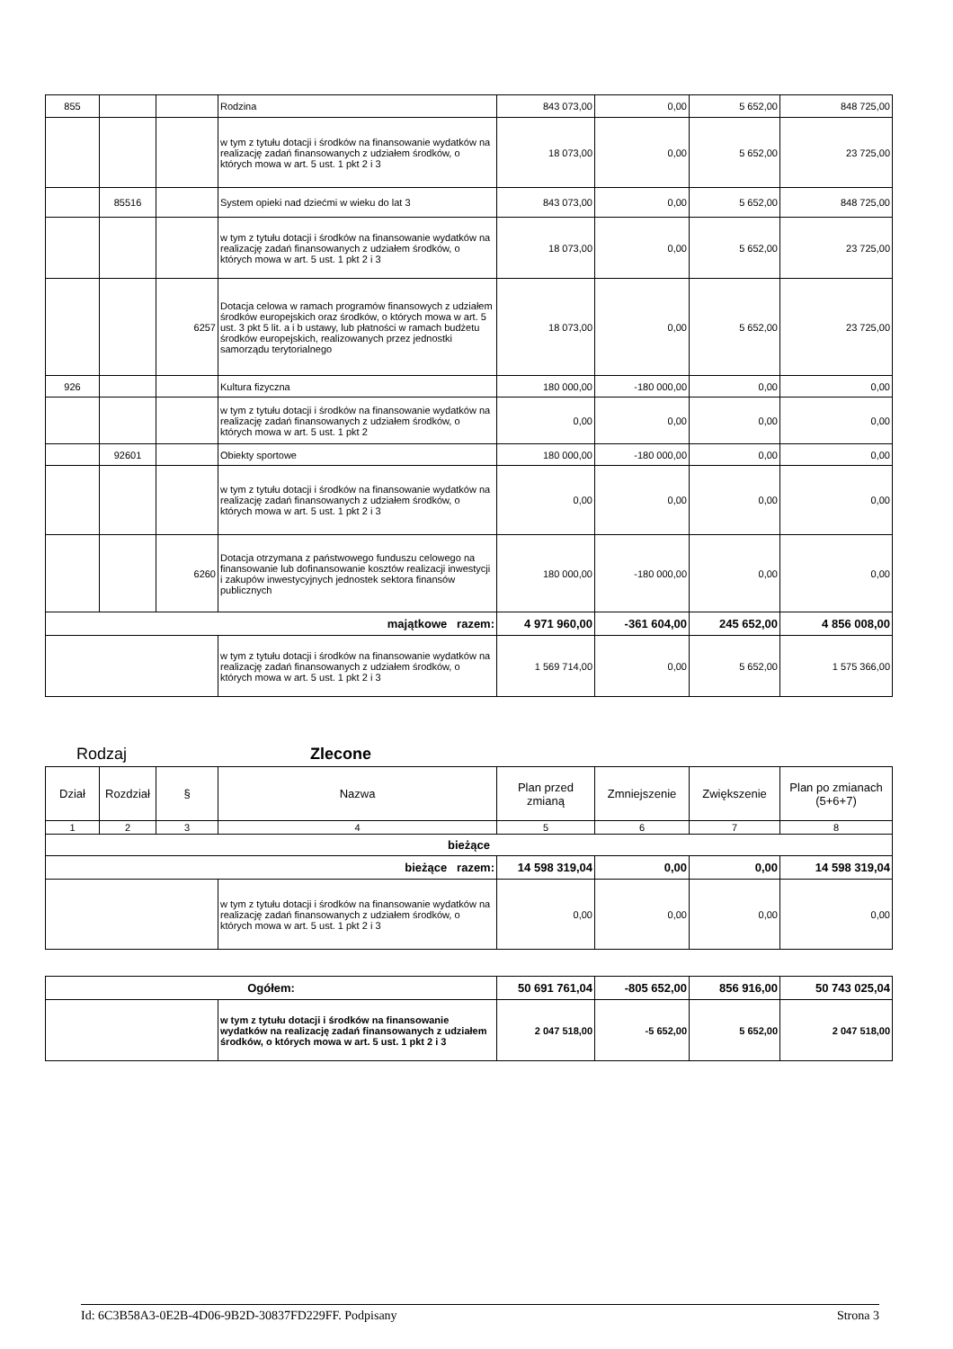| 855 | | | Rodzina | 843 073,00 | 0,00 | 5 652,00 | 848 725,00 |
| | | | w tym z tytułu dotacji i środków na finansowanie wydatków na realizację zadań finansowanych z udziałem środków, o których mowa w art. 5 ust. 1 pkt 2 i 3 | 18 073,00 | 0,00 | 5 652,00 | 23 725,00 |
| | 85516 | | System opieki nad dziećmi w wieku do lat 3 | 843 073,00 | 0,00 | 5 652,00 | 848 725,00 |
| | | | w tym z tytułu dotacji i środków na finansowanie wydatków na realizację zadań finansowanych z udziałem środków, o których mowa w art. 5 ust. 1 pkt 2 i 3 | 18 073,00 | 0,00 | 5 652,00 | 23 725,00 |
| | | 6257 | Dotacja celowa w ramach programów finansowych z udziałem środków europejskich oraz środków, o których mowa w art. 5 ust. 3 pkt 5 lit. a i b ustawy, lub płatności w ramach budżetu środków europejskich, realizowanych przez jednostki samorządu terytorialnego | 18 073,00 | 0,00 | 5 652,00 | 23 725,00 |
| 926 | | | Kultura fizyczna | 180 000,00 | -180 000,00 | 0,00 | 0,00 |
| | | | w tym z tytułu dotacji i środków na finansowanie wydatków na realizację zadań finansowanych z udziałem środków, o których mowa w art. 5 ust. 1 pkt 2 | 0,00 | 0,00 | 0,00 | 0,00 |
| | 92601 | | Obiekty sportowe | 180 000,00 | -180 000,00 | 0,00 | 0,00 |
| | | | w tym z tytułu dotacji i środków na finansowanie wydatków na realizację zadań finansowanych z udziałem środków, o których mowa w art. 5 ust. 1 pkt 2 i 3 | 0,00 | 0,00 | 0,00 | 0,00 |
| | | 6260 | Dotacja otrzymana z państwowego funduszu celowego na finansowanie lub dofinansowanie kosztów realizacji inwestycji i zakupów inwestycyjnych jednostek sektora finansów publicznych | 180 000,00 | -180 000,00 | 0,00 | 0,00 |
| majątkowe razem: | | | | 4 971 960,00 | -361 604,00 | 245 652,00 | 4 856 008,00 |
| | | | w tym z tytułu dotacji i środków na finansowanie wydatków na realizację zadań finansowanych z udziałem środków, o których mowa w art. 5 ust. 1 pkt 2 i 3 | 1 569 714,00 | 0,00 | 5 652,00 | 1 575 366,00 |
Rodzaj Zlecone
| Dział | Rozdział | § | Nazwa | Plan przed zmianą | Zmniejszenie | Zwiększenie | Plan po zmianach (5+6+7) |
| --- | --- | --- | --- | --- | --- | --- | --- |
| 1 | 2 | 3 | 4 | 5 | 6 | 7 | 8 |
| bieżące | | | | | | | |
| bieżące razem: | | | | 14 598 319,04 | 0,00 | 0,00 | 14 598 319,04 |
| | | | w tym z tytułu dotacji i środków na finansowanie wydatków na realizację zadań finansowanych z udziałem środków, o których mowa w art. 5 ust. 1 pkt 2 i 3 | 0,00 | 0,00 | 0,00 | 0,00 |
| Ogółem: | | 50 691 761,04 | -805 652,00 | 856 916,00 | 50 743 025,04 |
| | w tym z tytułu dotacji i środków na finansowanie wydatków na realizację zadań finansowanych z udziałem środków, o których mowa w art. 5 ust. 1 pkt 2 i 3 | 2 047 518,00 | -5 652,00 | 5 652,00 | 2 047 518,00 |
Id: 6C3B58A3-0E2B-4D06-9B2D-30837FD229FF. Podpisany Strona 3